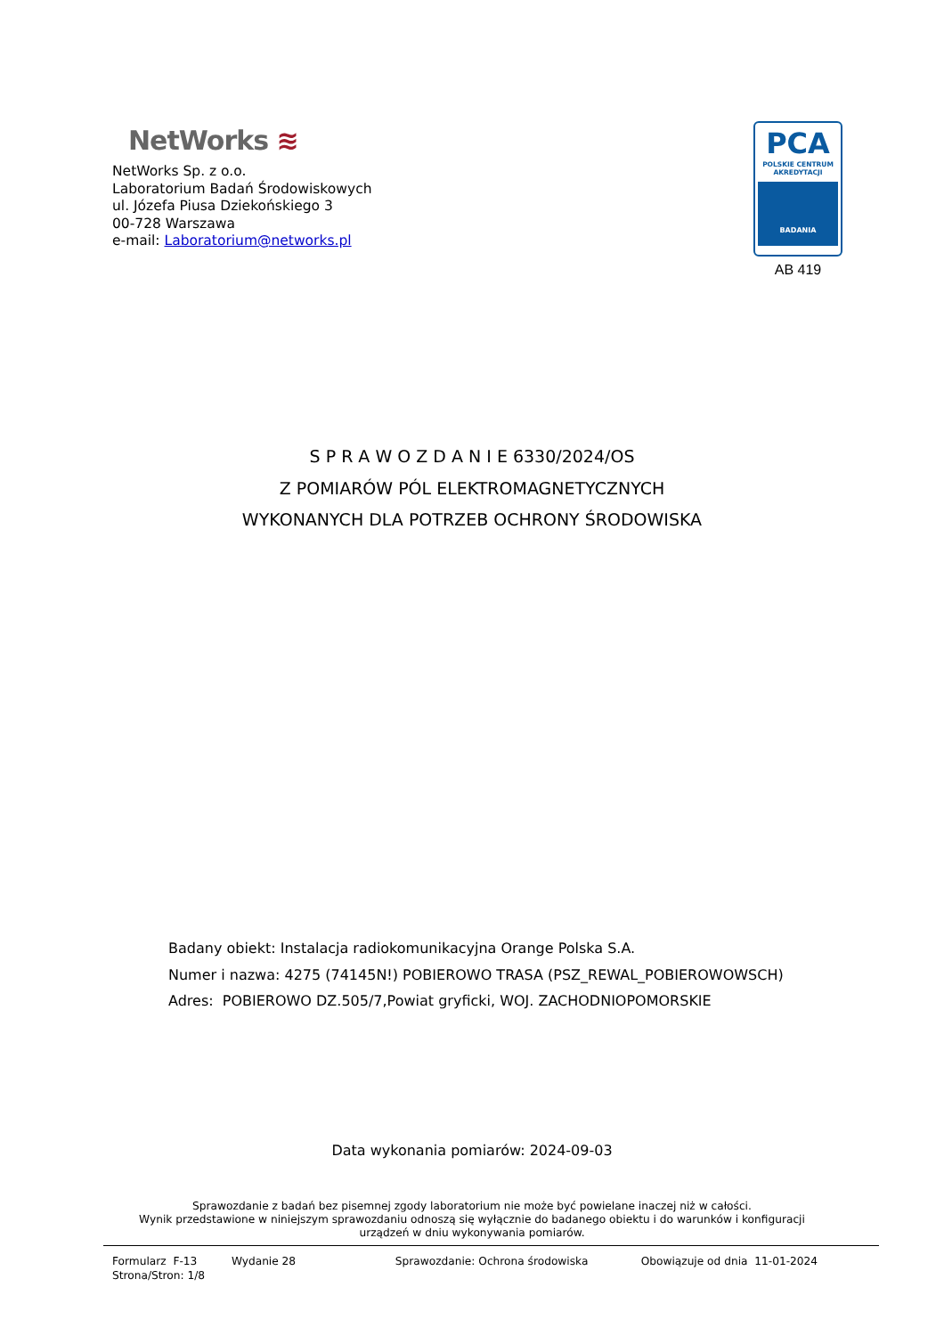NetWorks ≋
NetWorks Sp. z o.o.
Laboratorium Badań Środowiskowych
ul. Józefa Piusa Dziekońskiego 3
00-728 Warszawa
e-mail: Laboratorium@networks.pl
PCA
POLSKIE CENTRUM
AKREDYTACJI
BADANIA
AB 419
S P R A W O Z D A N I E 6330/2024/OS
Z POMIARÓW PÓL ELEKTROMAGNETYCZNYCH
WYKONANYCH DLA POTRZEB OCHRONY ŚRODOWISKA
Badany obiekt: Instalacja radiokomunikacyjna Orange Polska S.A.
Numer i nazwa: 4275 (74145N!) POBIEROWO TRASA (PSZ_REWAL_POBIEROWOWSCH)
Adres: POBIEROWO DZ.505/7,Powiat gryficki, WOJ. ZACHODNIOPOMORSKIE
Data wykonania pomiarów: 2024-09-03
Sprawozdanie z badań bez pisemnej zgody laboratorium nie może być powielane inaczej niż w całości.
Wynik przedstawione w niniejszym sprawozdaniu odnoszą się wyłącznie do badanego obiektu i do warunków i konfiguracji
urządzeń w dniu wykonywania pomiarów.
Formularz F-13 Wydanie 28 Sprawozdanie: Ochrona środowiska Obowiązuje od dnia 11-01-2024
Strona/Stron: 1/8